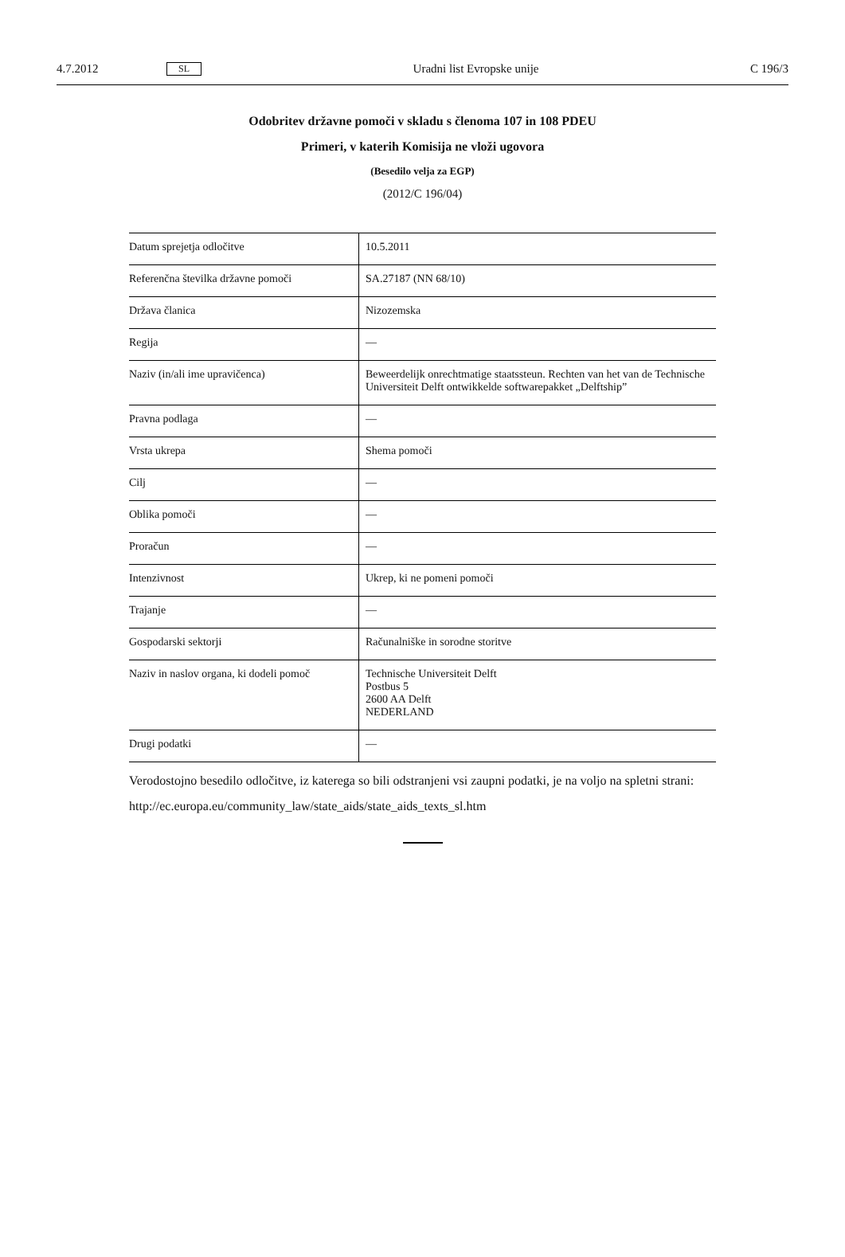4.7.2012 SL Uradni list Evropske unije C 196/3
Odobritev državne pomoči v skladu s členoma 107 in 108 PDEU
Primeri, v katerih Komisija ne vloži ugovora
(Besedilo velja za EGP)
(2012/C 196/04)
| Datum sprejetja odločitve | 10.5.2011 |
| Referenčna številka državne pomoči | SA.27187 (NN 68/10) |
| Država članica | Nizozemska |
| Regija | — |
| Naziv (in/ali ime upravičenca) | Beweerdelijk onrechtmatige staatssteun. Rechten van het van de Technische Universiteit Delft ontwikkelde softwarepakket „Delftship” |
| Pravna podlaga | — |
| Vrsta ukrepa | Shema pomoči |
| Cilj | — |
| Oblika pomoči | — |
| Proračun | — |
| Intenzivnost | Ukrep, ki ne pomeni pomoči |
| Trajanje | — |
| Gospodarski sektorji | Računalniške in sorodne storitve |
| Naziv in naslov organa, ki dodeli pomoč | Technische Universiteit Delft Postbus 5 2600 AA Delft NEDERLAND |
| Drugi podatki | — |
Verodostojno besedilo odločitve, iz katerega so bili odstranjeni vsi zaupni podatki, je na voljo na spletni strani:
http://ec.europa.eu/community_law/state_aids/state_aids_texts_sl.htm